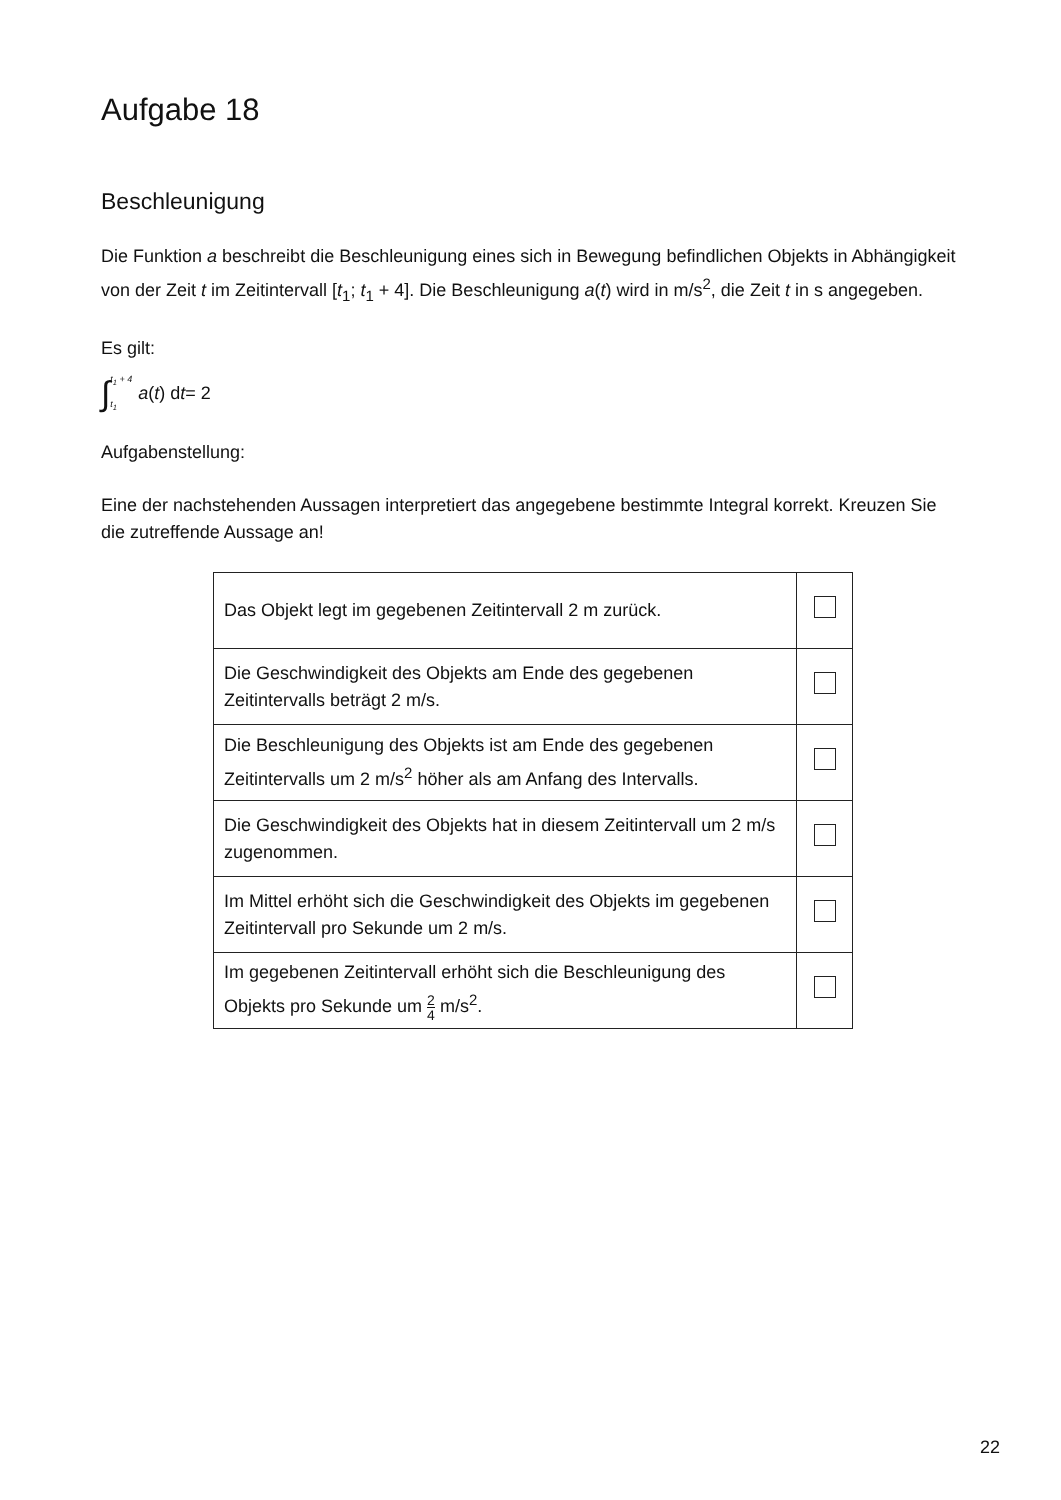Aufgabe 18
Beschleunigung
Die Funktion a beschreibt die Beschleunigung eines sich in Bewegung befindlichen Objekts in Abhängigkeit von der Zeit t im Zeitintervall [t<sub>1</sub>; t<sub>1</sub> + 4]. Die Beschleunigung a(t) wird in m/s<sup>2</sup>, die Zeit t in s angegeben.
Es gilt:
∫ t<sub>1</sub> + 4 t<sub>1</sub> a (t) d t = 2
Aufgabenstellung:
Eine der nachstehenden Aussagen interpretiert das angegebene bestimmte Integral korrekt. Kreuzen Sie die zutreffende Aussage an!
| Das Objekt legt im gegebenen Zeitintervall 2 m zurück. | |
| Die Geschwindigkeit des Objekts am Ende des gegebenen Zeitintervalls beträgt 2 m/s. | |
| Die Beschleunigung des Objekts ist am Ende des gegebenen Zeitintervalls um 2 m/s<sup>2</sup> höher als am Anfang des Intervalls. | |
| Die Geschwindigkeit des Objekts hat in diesem Zeitintervall um 2 m/s zugenommen. | |
| Im Mittel erhöht sich die Geschwindigkeit des Objekts im gegebenen Zeitintervall pro Sekunde um 2 m/s. | |
| Im gegebenen Zeitintervall erhöht sich die Beschleunigung des Objekts pro Sekunde um 2 4 m/s<sup>2</sup>. | |
22